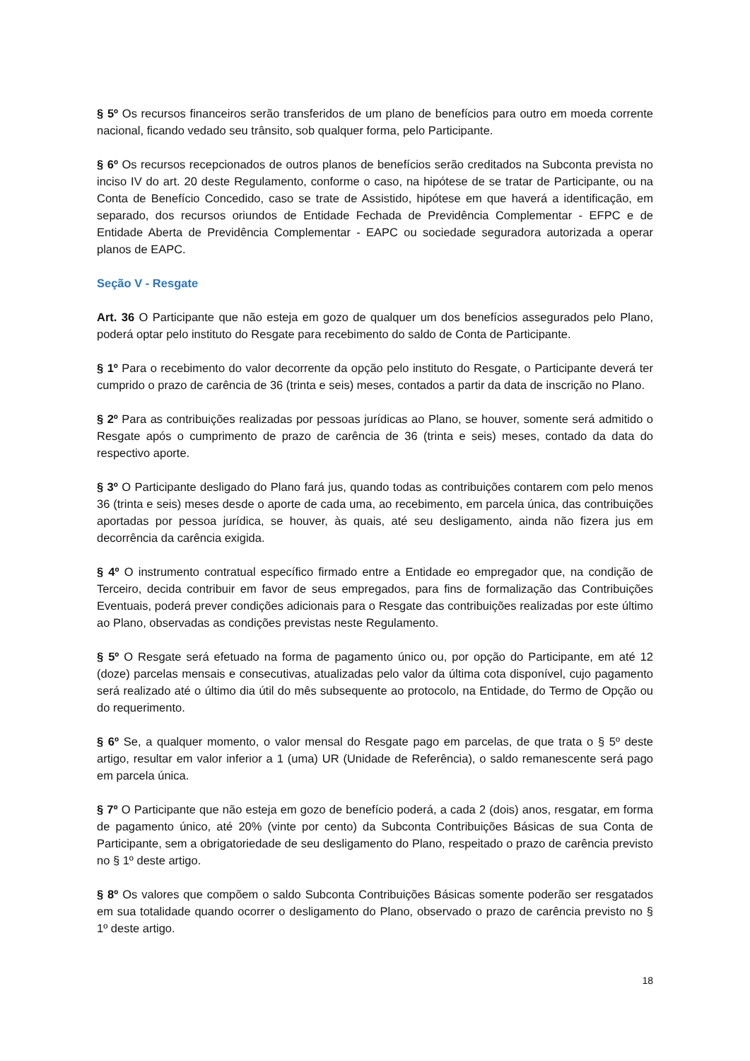§ 5º Os recursos financeiros serão transferidos de um plano de benefícios para outro em moeda corrente nacional, ficando vedado seu trânsito, sob qualquer forma, pelo Participante.
§ 6º Os recursos recepcionados de outros planos de benefícios serão creditados na Subconta prevista no inciso IV do art. 20 deste Regulamento, conforme o caso, na hipótese de se tratar de Participante, ou na Conta de Benefício Concedido, caso se trate de Assistido, hipótese em que haverá a identificação, em separado, dos recursos oriundos de Entidade Fechada de Previdência Complementar - EFPC e de Entidade Aberta de Previdência Complementar - EAPC ou sociedade seguradora autorizada a operar planos de EAPC.
Seção V - Resgate
Art. 36 O Participante que não esteja em gozo de qualquer um dos benefícios assegurados pelo Plano, poderá optar pelo instituto do Resgate para recebimento do saldo de Conta de Participante.
§ 1º Para o recebimento do valor decorrente da opção pelo instituto do Resgate, o Participante deverá ter cumprido o prazo de carência de 36 (trinta e seis) meses, contados a partir da data de inscrição no Plano.
§ 2º Para as contribuições realizadas por pessoas jurídicas ao Plano, se houver, somente será admitido o Resgate após o cumprimento de prazo de carência de 36 (trinta e seis) meses, contado da data do respectivo aporte.
§ 3º O Participante desligado do Plano fará jus, quando todas as contribuições contarem com pelo menos 36 (trinta e seis) meses desde o aporte de cada uma, ao recebimento, em parcela única, das contribuições aportadas por pessoa jurídica, se houver, às quais, até seu desligamento, ainda não fizera jus em decorrência da carência exigida.
§ 4º O instrumento contratual específico firmado entre a Entidade eo empregador que, na condição de Terceiro, decida contribuir em favor de seus empregados, para fins de formalização das Contribuições Eventuais, poderá prever condições adicionais para o Resgate das contribuições realizadas por este último ao Plano, observadas as condições previstas neste Regulamento.
§ 5º O Resgate será efetuado na forma de pagamento único ou, por opção do Participante, em até 12 (doze) parcelas mensais e consecutivas, atualizadas pelo valor da última cota disponível, cujo pagamento será realizado até o último dia útil do mês subsequente ao protocolo, na Entidade, do Termo de Opção ou do requerimento.
§ 6º Se, a qualquer momento, o valor mensal do Resgate pago em parcelas, de que trata o § 5º deste artigo, resultar em valor inferior a 1 (uma) UR (Unidade de Referência), o saldo remanescente será pago em parcela única.
§ 7º O Participante que não esteja em gozo de benefício poderá, a cada 2 (dois) anos, resgatar, em forma de pagamento único, até 20% (vinte por cento) da Subconta Contribuições Básicas de sua Conta de Participante, sem a obrigatoriedade de seu desligamento do Plano, respeitado o prazo de carência previsto no § 1º deste artigo.
§ 8º Os valores que compõem o saldo Subconta Contribuições Básicas somente poderão ser resgatados em sua totalidade quando ocorrer o desligamento do Plano, observado o prazo de carência previsto no § 1º deste artigo.
18